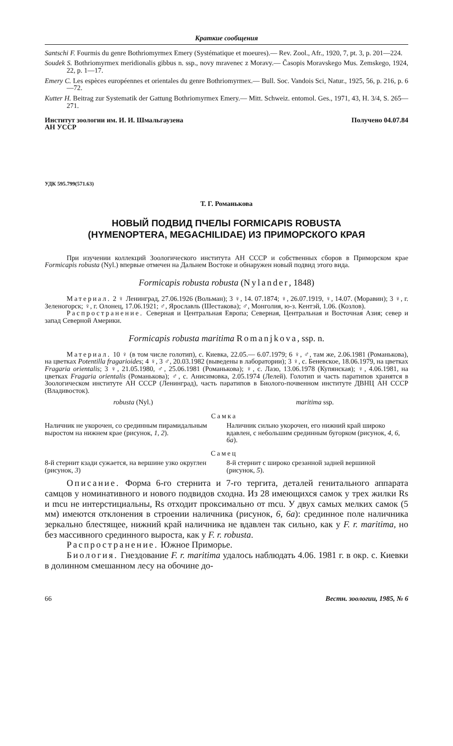Краткие сообщения
Santschi F. Fourmis du genre Bothriomyrmex Emery (Systématique et moeures).— Rev. Zool., Afr., 1920, 7, pt. 3, p. 201—224.
Soudek S. Bothriomyrmex meridionalis gibbus n. ssp., novy mravenec z Moravy.— Časopis Moravskego Mus. Zemskego, 1924, 22, p. 1—17.
Emery C. Les espèces européennes et orientales du genre Bothriomyrmex.— Bull. Soc. Vandois Sci, Natur., 1925, 56, p. 216, p. 6—72.
Kutter H. Beitrag zur Systematik der Gattung Bothriomyrmex Emery.— Mitt. Schweiz. entomol. Ges., 1971, 43, H. 3/4, S. 265—271.
Институт зоологии им. И. И. Шмальгаузена
АН УССР
Получено 04.07.84
УДК 595.799(571.63)
Т. Г. Романькова
НОВЫЙ ПОДВИД ПЧЕЛЫ FORMICAPIS ROBUSTA
(HYMENOPTERA, MEGACHILIDAE) ИЗ ПРИМОРСКОГО КРАЯ
При изучении коллекций Зоологического института АН СССР и собственных сборов в Приморском крае Formicapis robusta (Nyl.) впервые отмечен на Дальнем Востоке и обнаружен новый подвид этого вида.
Formicapis robusta robusta (Nylander, 1848)
Материал. 2 ♀ Ленинград, 27.06.1926 (Вольман); 3 ♀, 14. 07.1874; ♀, 26.07.1919, ♀, 14.07. (Моравин); 3 ♀, г. Зеленогорск; ♀, г. Олонец, 17.06.1921; ♂, Ярославль (Шестакова); ♂, Монголия, ю-з. Кентэй, 1.06. (Козлов).
Распространение. Северная и Центральная Европа; Северная, Центральная и Восточная Азия; север и запад Северной Америки.
Formicapis robusta maritima Romanjkova, ssp. n.
Материал. 10 ♀ (в том числе голотип), с. Киевка, 22.05.— 6.07.1979; 6 ♀, ♂, там же, 2.06.1981 (Романькова), на цветках Potentilla fragarioides; 4 ♀, 3 ♂, 20.03.1982 (выведены в лаборатории); 3 ♀, с. Беневское, 18.06.1979, на цветках Fragaria orientalis; 3 ♀, 21.05.1980, ♂, 25.06.1981 (Романькова); ♀, с. Лазо, 13.06.1978 (Купянская); ♀, 4.06.1981, на цветках Fragaria orientalis (Романькова); ♂, с. Анисимовка, 2.05.1974 (Лелей). Голотип и часть паратипов хранятся в Зоологическом институте АН СССР (Ленинград), часть паратипов в Биолого-почвенном институте ДВНЦ АН СССР (Владивосток).
| robusta (Nyl.) | maritima ssp. |
| --- | --- |
| Самка | |
| Наличник не укорочен, со срединным пирамидальным выростом на нижнем крае (рисунок, 1, 2 ). | Наличник сильно укорочен, его нижний край широко вдавлен, с небольшим срединным бугорком (рисунок, 4, 6, 6а ). |
| Самец | |
| 8-й стернит кзади сужается, на вершине узко округлен (рисунок, 3 ) | 8-й стернит с широко срезанной задней вершиной (рисунок, 5 ). |
Описание. Форма 6-го стернита и 7-го тергита, деталей генитального аппарата самцов у номинативного и нового подвидов сходна. Из 28 имеющихся самок у трех жилки Rs и mcu не интерстициальны, Rs отходит проксимально от mcu. У двух самых мелких самок (5 мм) имеются отклонения в строении наличника (рисунок, 6, 6а): срединное поле наличника зеркально блестящее, нижний край наличника не вдавлен так сильно, как у F. r. maritima, но без массивного срединного выроста, как у F. r. robusta.
Распространение. Южное Приморье.
Биология. Гнездование F. r. maritima удалось наблюдать 4.06. 1981 г. в окр. с. Киевки в долинном смешанном лесу на обочине до-
66 Вестн. зоологии, 1985, № 6